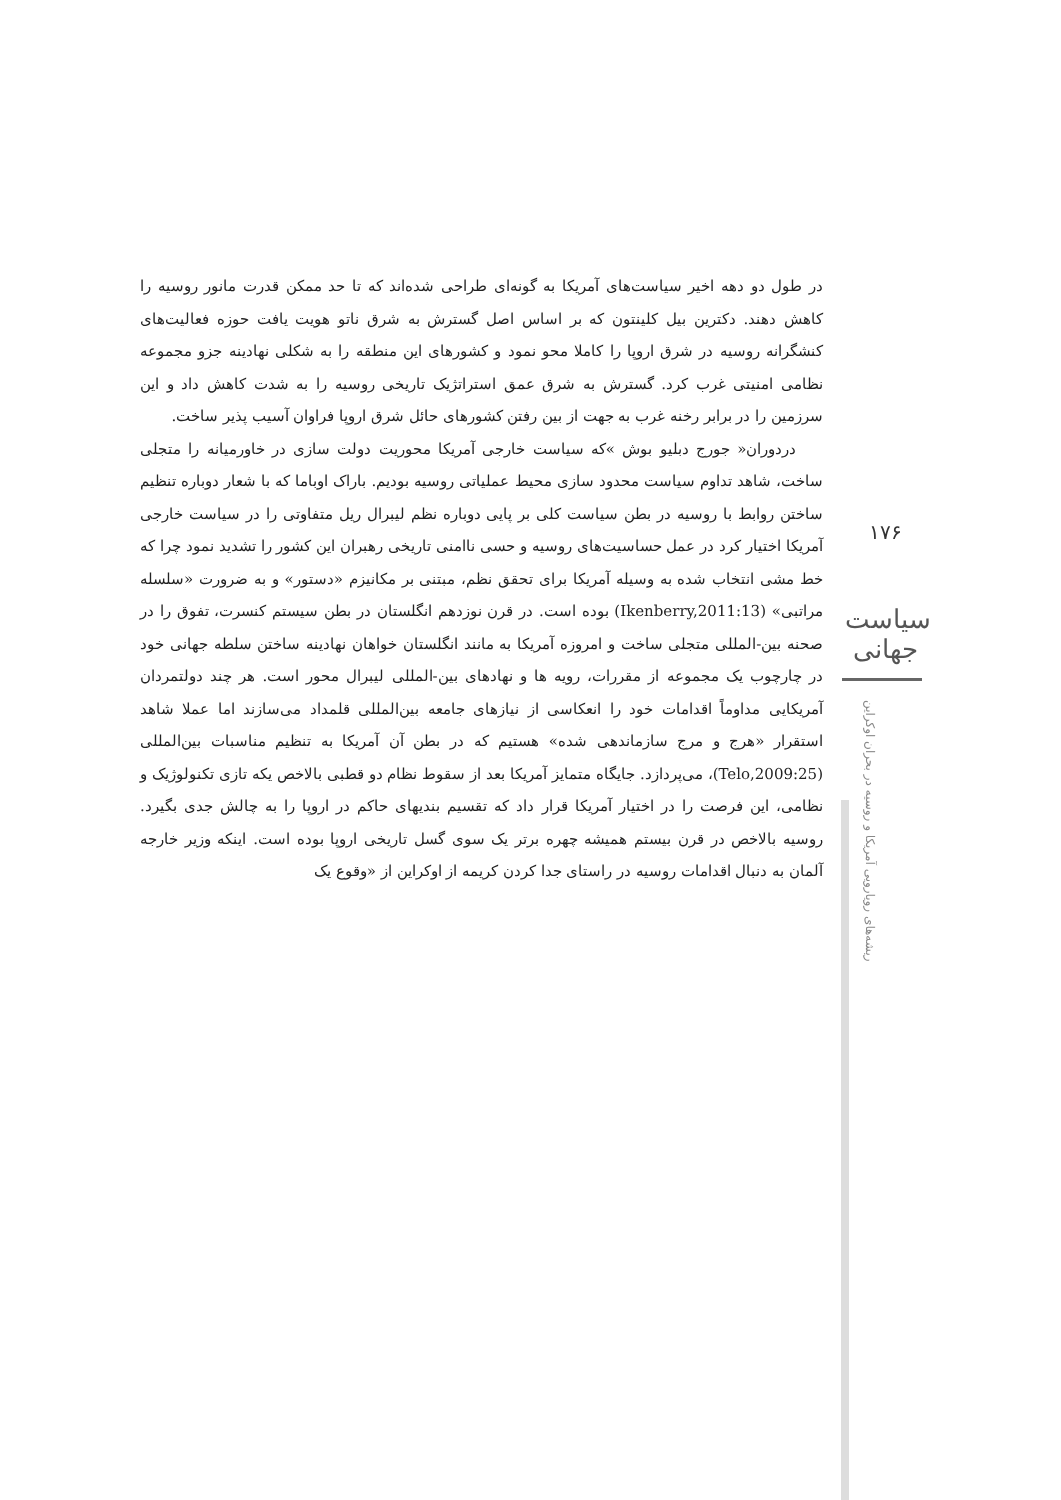در طول دو دهه اخیر سیاست‌های آمریکا به گونه‌ای طراحی شده‌اند که تا حد ممکن قدرت مانور روسیه را کاهش دهند. دکترین بیل کلینتون که بر اساس اصل گسترش به شرق ناتو هویت یافت حوزه فعالیت‌های کنشگرانه روسیه در شرق اروپا را کاملا محو نمود و کشورهای این منطقه را به شکلی نهادینه جزو مجموعه نظامی امنیتی غرب کرد. گسترش به شرق عمق استراتژیک تاریخی روسیه را به شدت کاهش داد و این سرزمین را در برابر رخنه غرب به جهت از بین رفتن کشورهای حائل شرق اروپا فراوان آسیب پذیر ساخت.
دردوران« جورج دبلیو بوش »که سیاست خارجی آمریکا محوریت دولت سازی در خاورمیانه را متجلی ساخت، شاهد تداوم سیاست محدود سازی محیط عملیاتی روسیه بودیم. باراک اوباما که با شعار دوباره تنظیم ساختن روابط با روسیه در بطن سیاست کلی بر پایی دوباره نظم لیبرال ریل متفاوتی را در سیاست خارجی آمریکا اختیار کرد در عمل حساسیت‌های روسیه و حسی ناامنی تاریخی رهبران این کشور را تشدید نمود چرا که خط مشی انتخاب شده به وسیله آمریکا برای تحقق نظم، مبتنی بر مکانیزم «دستور» و به ضرورت «سلسله مراتبی» (Ikenberry,2011:13) بوده است. در قرن نوزدهم انگلستان در بطن سیستم کنسرت، تفوق را در صحنه بین-المللی متجلی ساخت و امروزه آمریکا به مانند انگلستان خواهان نهادینه ساختن سلطه جهانی خود در چارچوب یک مجموعه از مقررات، رویه ها و نهادهای بین-المللی لیبرال محور است. هر چند دولتمردان آمریکایی مداوماً اقدامات خود را انعکاسی از نیازهای جامعه بین‌المللی قلمداد می‌سازند اما عملا شاهد استقرار «هرج و مرج سازماندهی شده» هستیم که در بطن آن آمریکا به تنظیم مناسبات بین‌المللی (Telo,2009:25)، می‌پردازد. جایگاه متمایز آمریکا بعد از سقوط نظام دو قطبی بالاخص یکه تازی تکنولوژیک و نظامی، این فرصت را در اختیار آمریکا قرار داد که تقسیم بندیهای حاکم در اروپا را به چالش جدی بگیرد. روسیه بالاخص در قرن بیستم همیشه چهره برتر یک سوی گسل تاریخی اروپا بوده است. اینکه وزیر خارجه آلمان به دنبال اقدامات روسیه در راستای جدا کردن کریمه از اوکراین از «وقوع یک
۱۷۶
سیاست جهانی
ریشه‌های رویارویی آمریکا و روسیه در بحران اوکراین